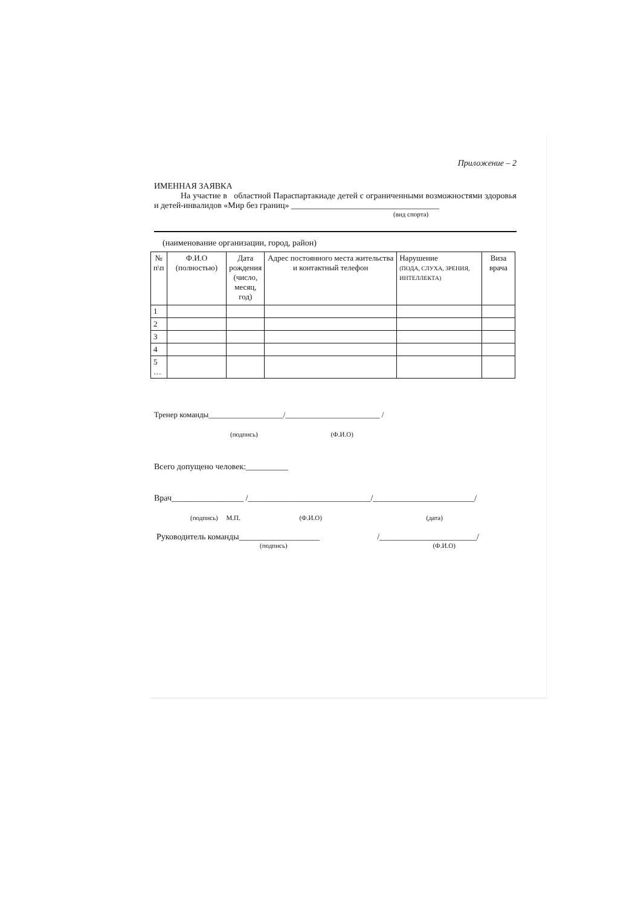Приложение – 2
ИМЕННАЯ ЗАЯВКА
На участие в областной Параспартакиаде детей с ограниченными возможностями здоровья и детей-инвалидов «Мир без границ» ___________________________________
(вид спорта)
(наименование организации, город, район)
| № п\п | Ф.И.О (полностью) | Дата рождения (число, месяц, год) | Адрес постоянного места жительства и контактный телефон | Нарушение (ПОДА, СЛУХА, ЗРЕНИЯ, ИНТЕЛЛЕКТА) | Виза врача |
| --- | --- | --- | --- | --- | --- |
| 1 | | | | | |
| 2 | | | | | |
| 3 | | | | | |
| 4 | | | | | |
| 5 … | | | | | |
Тренер команды___________________/________________________ /
(подпись) (Ф.И.О)
Всего допущено человек:__________
Врач_________________ /_____________________________/________________________/
(подпись) М.П. (Ф.И.О) (дата)
Руководитель команды___________________ /_______________________/
(подпись) (Ф.И.О)